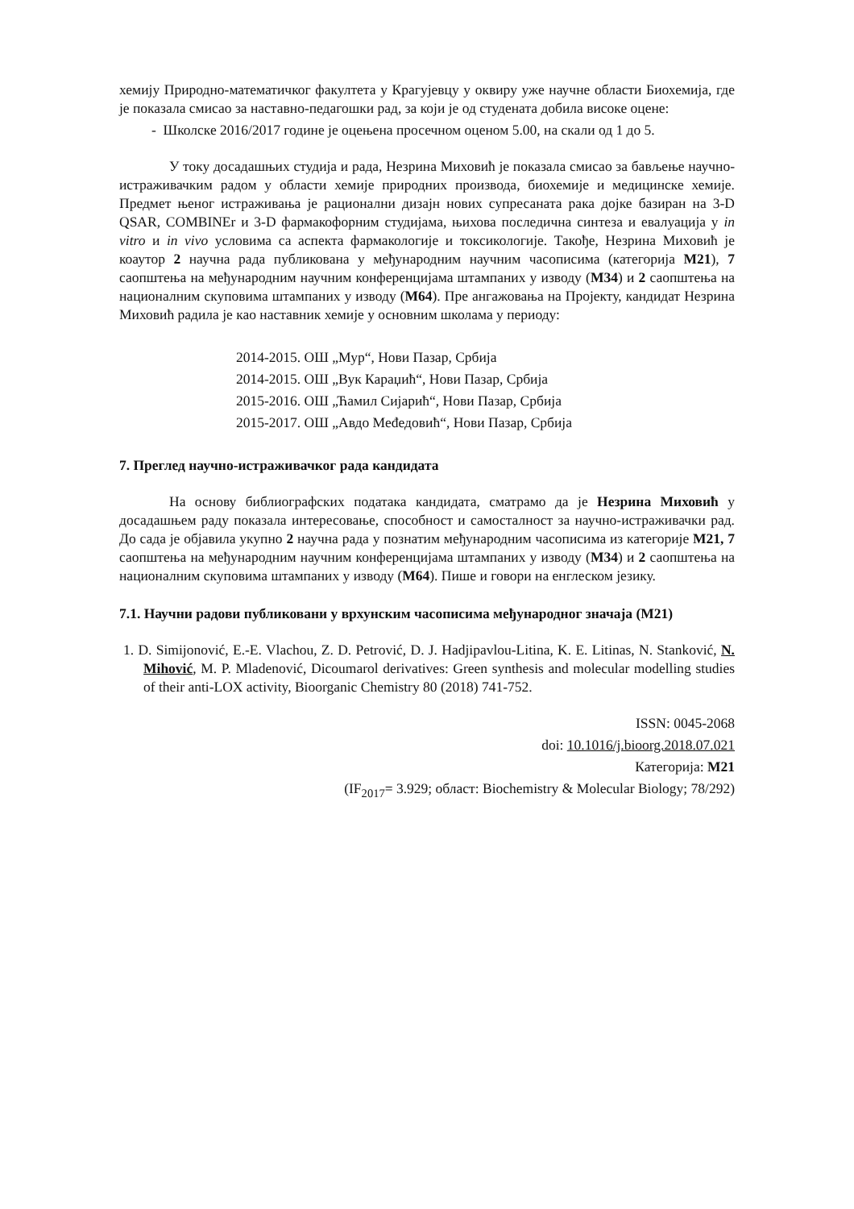хемију Природно-математичког факултета у Крагујевцу у оквиру уже научне области Биохемија, где је показала смисао за наставно-педагошки рад, за који је од студената добила високе оцене:
- Школске 2016/2017 године је оцењена просечном оценом 5.00, на скали од 1 до 5.
У току досадашњих студија и рада, Незрина Миховић је показала смисао за бављење научно-истраживачким радом у области хемије природних производа, биохемије и медицинске хемије. Предмет њеног истраживања је рационални дизајн нових супресаната рака дојке базиран на 3-D QSAR, COMBINEr и 3-D фармакофорним студијама, њихова последична синтеза и евалуација у in vitro и in vivo условима са аспекта фармакологије и токсикологије. Такође, Незрина Миховић је коаутор 2 научна рада публикована у међународним научним часописима (категорија M21), 7 саопштења на међународним научним конференцијама штампаних у изводу (M34) и 2 саопштења на националним скуповима штампаних у изводу (M64). Пре ангажовања на Пројекту, кандидат Незрина Миховић радила је као наставник хемије у основним школама у периоду:
2014-2015. ОШ „Мур“, Нови Пазар, Србија
2014-2015. ОШ „Вук Караџић“, Нови Пазар, Србија
2015-2016. ОШ „Ћамил Сијарић“, Нови Пазар, Србија
2015-2017. ОШ „Авдо Međедовић“, Нови Пазар, Србија
7. Преглед научно-истраживачког рада кандидата
На основу библиографских података кандидата, сматрамо да је Незрина Миховић у досадашњем раду показала интересовање, способност и самосталност за научно-истраживачки рад. До сада је објавила укупно 2 научна рада у познатим међународним часописима из категорије M21, 7 саопштења на међународним научним конференцијама штампаних у изводу (M34) и 2 саопштења на националним скуповима штампаних у изводу (M64). Пише и говори на енглеском језику.
7.1. Научни радови публиковани у врхунским часописима међународног значаја (M21)
1. D. Simijonović, E.-E. Vlachou, Z. D. Petrović, D. J. Hadjipavlou-Litina, K. E. Litinas, N. Stanković, N. Mihović, M. P. Mladenović, Dicoumarol derivatives: Green synthesis and molecular modelling studies of their anti-LOX activity, Bioorganic Chemistry 80 (2018) 741-752.
ISSN: 0045-2068
doi: 10.1016/j.bioorg.2018.07.021
Категорија: M21
(IF<sub>2017</sub>= 3.929; област: Biochemistry & Molecular Biology; 78/292)